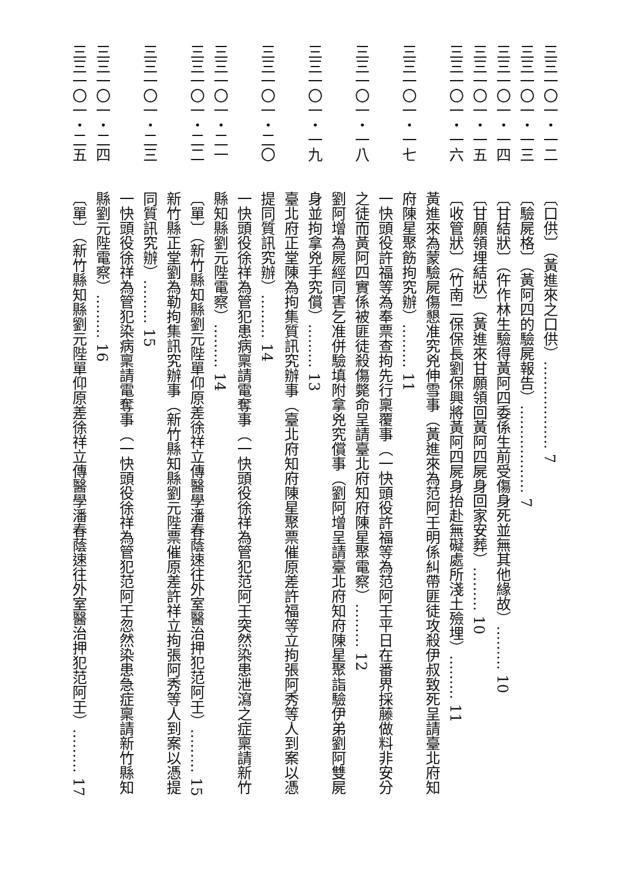三三一〇一・一二〔口供〕（黃進來之口供）……………… 7
三三一〇一・一三〔驗屍格〕（黃阿四的驗屍報告）……………… 7
三三一〇一・一四〔甘結狀〕（仵作林生驗得黃阿四委係生前受傷身死並無其他緣故）……… 10
三三一〇一・一五〔甘願領埋結狀〕（黃進來甘願領回黃阿四屍身回家安葬）……… 10
三三一〇一・一六〔收管狀〕（竹南二保保長劉保興將黃阿四屍身抬赴無礙處所淺土殮埋）……… 11
三三一〇一・一七 黃進來為蒙驗屍傷懇准究兇伸雪事（黃進來為范阿壬明係糾帶匪徒攻殺伊叔致死呈請臺北府知府陳星聚飭拘究辦）……… 11
三三一〇一・一八 一快頭役許福等為奉票查拘先行稟覆事（一快頭役許福等為范阿壬平日在番界採藤做料非安分之徒而黃阿四實係被匪徒殺傷斃命呈請臺北府知府陳星聚電察）……… 12
三三一〇一・一九 劉阿增為屍經同害乞准併驗填附拿兇究償事（劉阿增呈請臺北府知府陳星聚詣驗伊弟劉阿雙屍身並拘拿兇手究償）……… 13
三三一〇一・二〇 臺北府正堂陳為拘集質訊究辦事（臺北府知府陳星聚票催原差許福等立拘張阿秀等人到案以憑提同質訊究辦）……… 14
三三一〇一・二一 一快頭役徐祥為管犯患病稟請電奪事（一快頭役徐祥為管犯范阿壬突然染患泄瀉之症稟請新竹縣知縣劉元陛電察）……… 14
三三一〇一・二二〔單〕（新竹縣知縣劉元陛單仰原差徐祥立傳醫學潘春蔭速往外室醫治押犯范阿壬）……… 15
三三一〇一・二三 新竹縣正堂劉為勒拘集訊究辦事（新竹縣知縣劉元陛票催原差許祥立拘張阿秀等人到案以憑提同質訊究辦）……… 15
三三一〇一・二四 一快頭役徐祥為管犯染病稟請電奪事（一快頭役徐祥為管犯范阿壬忽然染患急症稟請新竹縣知縣劉元陛電察）……… 16
三三一〇一・二五〔單〕（新竹縣知縣劉元陛單仰原差徐祥立傳醫學潘春蔭速往外室醫治押犯范阿壬）……… 17